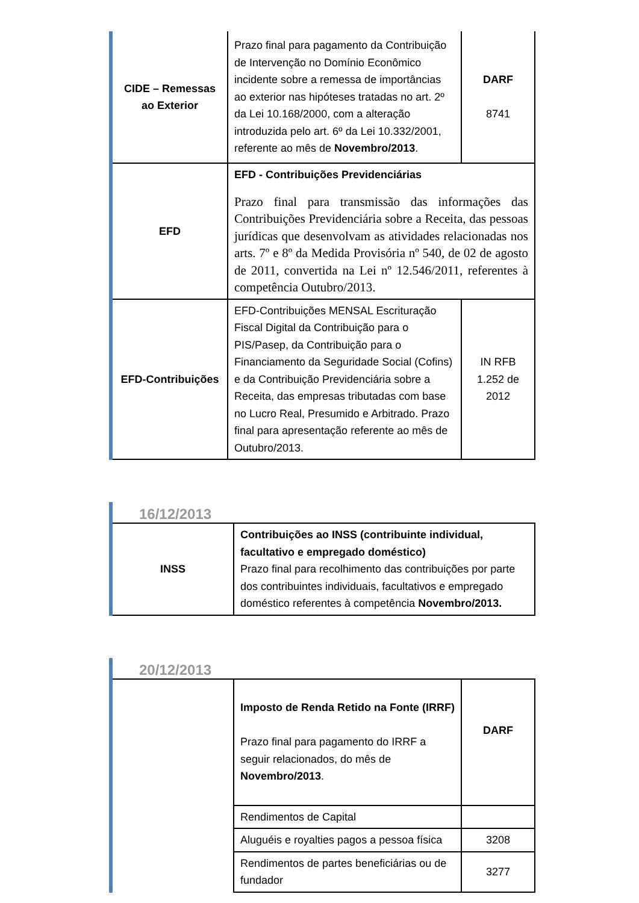| CIDE – Remessas ao Exterior | Prazo final para pagamento da Contribuição de Intervenção no Domínio Econômico incidente sobre a remessa de importâncias ao exterior nas hipóteses tratadas no art. 2º da Lei 10.168/2000, com a alteração introduzida pelo art. 6º da Lei 10.332/2001, referente ao mês de Novembro/2013 . | DARF 8741 |
| EFD | EFD - Contribuições Previdenciárias Prazo final para transmissão das informações das Contribuições Previdenciária sobre a Receita, das pessoas jurídicas que desenvolvam as atividades relacionadas nos arts. 7º e 8º da Medida Provisória nº 540, de 02 de agosto de 2011, convertida na Lei nº 12.546/2011, referentes à competência Outubro/2013. | |
| EFD-Contribuições | EFD-Contribuições MENSAL Escrituração Fiscal Digital da Contribuição para o PIS/Pasep, da Contribuição para o Financiamento da Seguridade Social (Cofins) e da Contribuição Previdenciária sobre a Receita, das empresas tributadas com base no Lucro Real, Presumido e Arbitrado. Prazo final para apresentação referente ao mês de Outubro/2013. | IN RFB 1.252 de 2012 |
16/12/2013
| INSS | Contribuições ao INSS (contribuinte individual, facultativo e empregado doméstico) Prazo final para recolhimento das contribuições por parte dos contribuintes individuais, facultativos e empregado doméstico referentes à competência Novembro/2013. |
20/12/2013
| | Imposto de Renda Retido na Fonte (IRRF) Prazo final para pagamento do IRRF a seguir relacionados, do mês de Novembro/2013 . | DARF |
| | Rendimentos de Capital | |
| | Aluguéis e royalties pagos a pessoa física | 3208 |
| | Rendimentos de partes beneficiárias ou de fundador | 3277 |